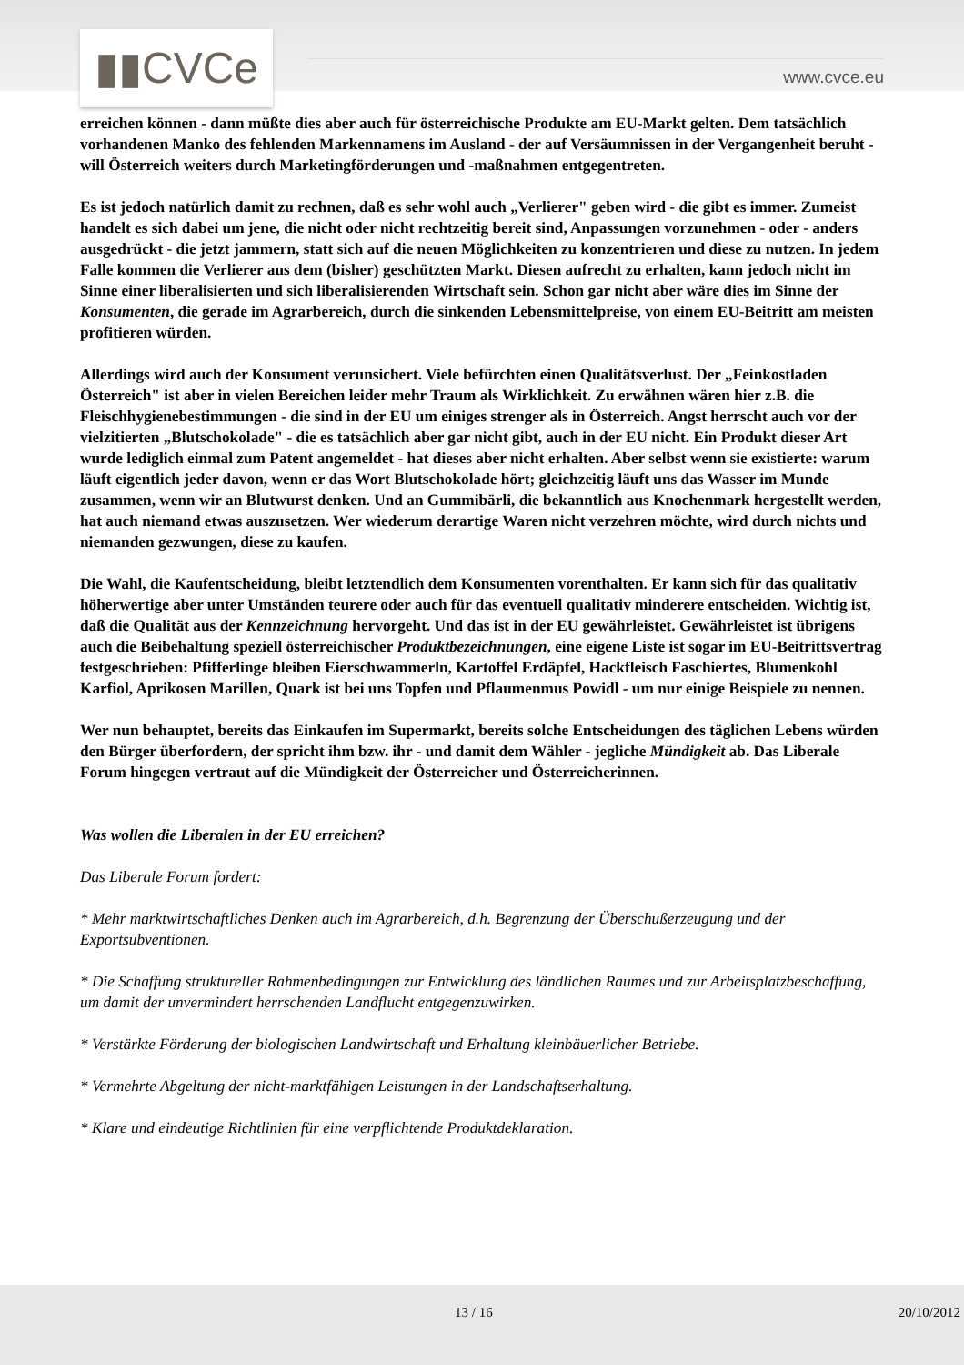▮▮CVCe www.cvce.eu
erreichen können - dann müßte dies aber auch für österreichische Produkte am EU-Markt gelten. Dem tatsächlich vorhandenen Manko des fehlenden Markennamens im Ausland - der auf Versäumnissen in der Vergangenheit beruht - will Österreich weiters durch Marketingförderungen und -maßnahmen entgegentreten.
Es ist jedoch natürlich damit zu rechnen, daß es sehr wohl auch „Verlierer" geben wird - die gibt es immer. Zumeist handelt es sich dabei um jene, die nicht oder nicht rechtzeitig bereit sind, Anpassungen vorzunehmen - oder - anders ausgedrückt - die jetzt jammern, statt sich auf die neuen Möglichkeiten zu konzentrieren und diese zu nutzen. In jedem Falle kommen die Verlierer aus dem (bisher) geschützten Markt. Diesen aufrecht zu erhalten, kann jedoch nicht im Sinne einer liberalisierten und sich liberalisierenden Wirtschaft sein. Schon gar nicht aber wäre dies im Sinne der Konsumenten, die gerade im Agrarbereich, durch die sinkenden Lebensmittelpreise, von einem EU-Beitritt am meisten profitieren würden.
Allerdings wird auch der Konsument verunsichert. Viele befürchten einen Qualitätsverlust. Der „Feinkostladen Österreich" ist aber in vielen Bereichen leider mehr Traum als Wirklichkeit. Zu erwähnen wären hier z.B. die Fleischhygienebestimmungen - die sind in der EU um einiges strenger als in Österreich. Angst herrscht auch vor der vielzitierten „Blutschokolade" - die es tatsächlich aber gar nicht gibt, auch in der EU nicht. Ein Produkt dieser Art wurde lediglich einmal zum Patent angemeldet - hat dieses aber nicht erhalten. Aber selbst wenn sie existierte: warum läuft eigentlich jeder davon, wenn er das Wort Blutschokolade hört; gleichzeitig läuft uns das Wasser im Munde zusammen, wenn wir an Blutwurst denken. Und an Gummibärli, die bekanntlich aus Knochenmark hergestellt werden, hat auch niemand etwas auszusetzen. Wer wiederum derartige Waren nicht verzehren möchte, wird durch nichts und niemanden gezwungen, diese zu kaufen.
Die Wahl, die Kaufentscheidung, bleibt letztendlich dem Konsumenten vorenthalten. Er kann sich für das qualitativ höherwertige aber unter Umständen teurere oder auch für das eventuell qualitativ minderere entscheiden. Wichtig ist, daß die Qualität aus der Kennzeichnung hervorgeht. Und das ist in der EU gewährleistet. Gewährleistet ist übrigens auch die Beibehaltung speziell österreichischer Produktbezeichnungen, eine eigene Liste ist sogar im EU-Beitrittsvertrag festgeschrieben: Pfifferlinge bleiben Eierschwammerln, Kartoffel Erdäpfel, Hackfleisch Faschiertes, Blumenkohl Karfiol, Aprikosen Marillen, Quark ist bei uns Topfen und Pflaumenmus Powidl - um nur einige Beispiele zu nennen.
Wer nun behauptet, bereits das Einkaufen im Supermarkt, bereits solche Entscheidungen des täglichen Lebens würden den Bürger überfordern, der spricht ihm bzw. ihr - und damit dem Wähler - jegliche Mündigkeit ab. Das Liberale Forum hingegen vertraut auf die Mündigkeit der Österreicher und Österreicherinnen.
Was wollen die Liberalen in der EU erreichen?
Das Liberale Forum fordert:
* Mehr marktwirtschaftliches Denken auch im Agrarbereich, d.h. Begrenzung der Überschußerzeugung und der Exportsubventionen.
* Die Schaffung struktureller Rahmenbedingungen zur Entwicklung des ländlichen Raumes und zur Arbeitsplatzbeschaffung, um damit der unvermindert herrschenden Landflucht entgegenzuwirken.
* Verstärkte Förderung der biologischen Landwirtschaft und Erhaltung kleinbäuerlicher Betriebe.
* Vermehrte Abgeltung der nicht-marktfähigen Leistungen in der Landschaftserhaltung.
* Klare und eindeutige Richtlinien für eine verpflichtende Produktdeklaration.
13 / 16 20/10/2012